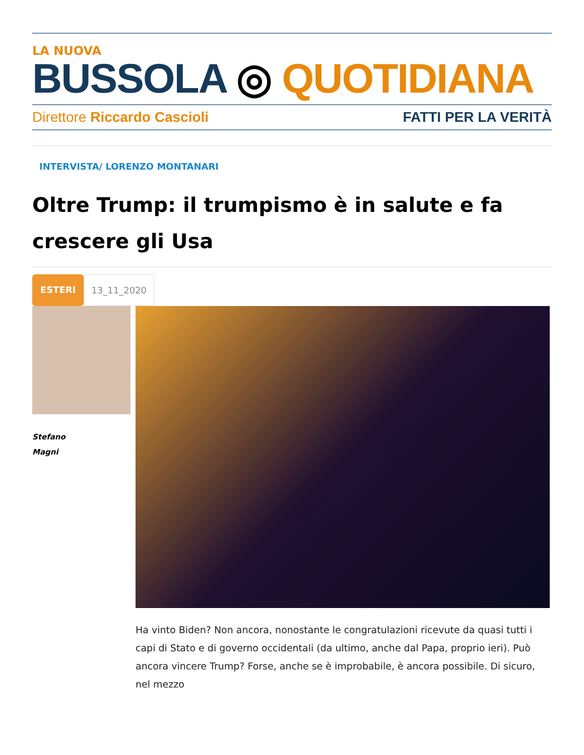LA NUOVA
BUSSOLA ◎ QUOTIDIANA
Direttore Riccardo Cascioli FATTI PER LA VERITÀ
INTERVISTA/ LORENZO MONTANARI
Oltre Trump: il trumpismo è in salute e fa crescere gli Usa
ESTERI 13_11_2020
Stefano
Magni
Ha vinto Biden? Non ancora, nonostante le congratulazioni ricevute da quasi tutti i capi di Stato e di governo occidentali (da ultimo, anche dal Papa, proprio ieri). Può ancora vincere Trump? Forse, anche se è improbabile, è ancora possibile. Di sicuro, nel mezzo